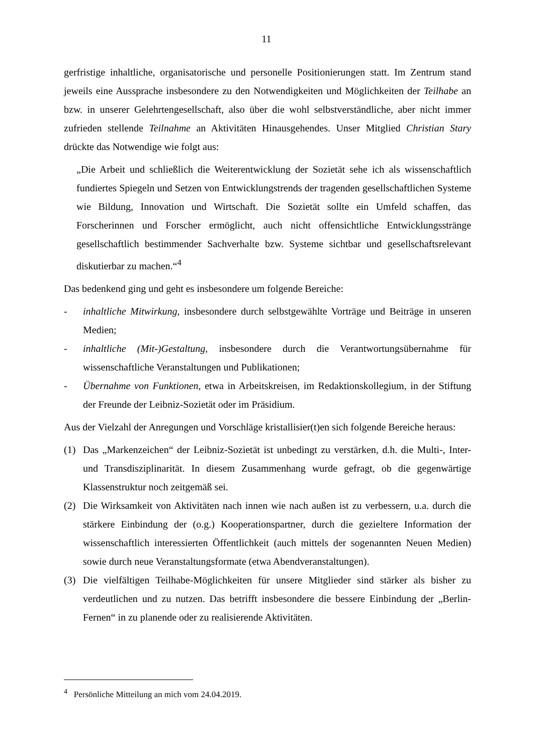11
gerfristige inhaltliche, organisatorische und personelle Positionierungen statt. Im Zentrum stand jeweils eine Aussprache insbesondere zu den Notwendigkeiten und Möglichkeiten der Teilhabe an bzw. in unserer Gelehrtengesellschaft, also über die wohl selbstverständliche, aber nicht immer zufrieden stellende Teilnahme an Aktivitäten Hinausgehendes. Unser Mitglied Christian Stary drückte das Notwendige wie folgt aus:
„Die Arbeit und schließlich die Weiterentwicklung der Sozietät sehe ich als wissenschaftlich fundiertes Spiegeln und Setzen von Entwicklungstrends der tragenden gesellschaftlichen Systeme wie Bildung, Innovation und Wirtschaft. Die Sozietät sollte ein Umfeld schaffen, das Forscherinnen und Forscher ermöglicht, auch nicht offensichtliche Entwicklungsstränge gesellschaftlich bestimmender Sachverhalte bzw. Systeme sichtbar und gesellschaftsrelevant diskutierbar zu machen.“<sup>4</sup>
Das bedenkend ging und geht es insbesondere um folgende Bereiche:
- inhaltliche Mitwirkung, insbesondere durch selbstgewählte Vorträge und Beiträge in unseren Medien;
- inhaltliche (Mit-)Gestaltung, insbesondere durch die Verantwortungsübernahme für wissenschaftliche Veranstaltungen und Publikationen;
- Übernahme von Funktionen, etwa in Arbeitskreisen, im Redaktionskollegium, in der Stiftung der Freunde der Leibniz-Sozietät oder im Präsidium.
Aus der Vielzahl der Anregungen und Vorschläge kristallisier(t)en sich folgende Bereiche heraus:
(1) Das „Markenzeichen“ der Leibniz-Sozietät ist unbedingt zu verstärken, d.h. die Multi-, Inter- und Transdisziplinarität. In diesem Zusammenhang wurde gefragt, ob die gegenwärtige Klassenstruktur noch zeitgemäß sei.
(2) Die Wirksamkeit von Aktivitäten nach innen wie nach außen ist zu verbessern, u.a. durch die stärkere Einbindung der (o.g.) Kooperationspartner, durch die gezieltere Information der wissenschaftlich interessierten Öffentlichkeit (auch mittels der sogenannten Neuen Medien) sowie durch neue Veranstaltungsformate (etwa Abendveranstaltungen).
(3) Die vielfältigen Teilhabe-Möglichkeiten für unsere Mitglieder sind stärker als bisher zu verdeutlichen und zu nutzen. Das betrifft insbesondere die bessere Einbindung der „Berlin-Fernen“ in zu planende oder zu realisierende Aktivitäten.
<sup>4</sup> Persönliche Mitteilung an mich vom 24.04.2019.